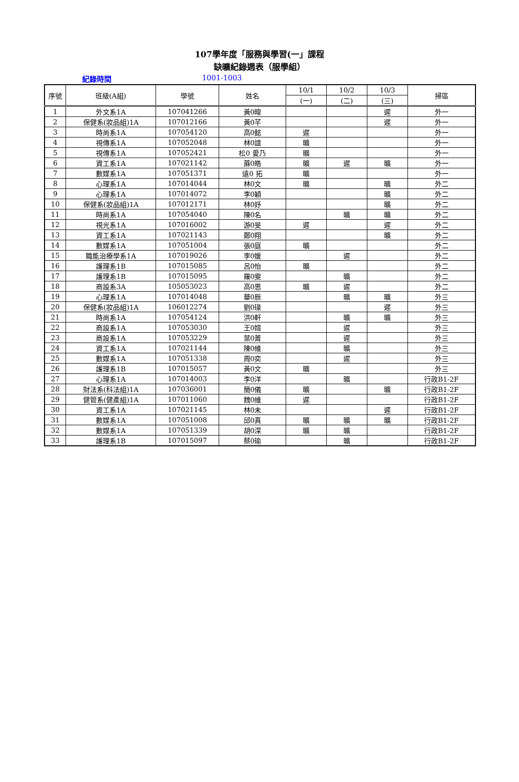107學年度「服務與學習(一」課程
缺曠紀錄週表（服學組）
紀錄時間 1001-1003
| 序號 | 班級(A組) | 學號 | 姓名 | 10/1 | 10/2 | 10/3 | 掃區 |
| --- | --- | --- | --- | --- | --- | --- | --- |
| | | | | (一) | (二) | (三) | |
| 1 | 外文系1A | 107041266 | 黃0暐 | | | 遲 | 外一 |
| 2 | 保健系(妝品組)1A | 107012166 | 黃0芊 | | | 遲 | 外一 |
| 3 | 時尚系1A | 107054120 | 高0懿 | 遲 | | | 外一 |
| 4 | 視傳系1A | 107052048 | 林0誼 | 曠 | | | 外一 |
| 5 | 視傳系1A | 107052421 | 松0 愛乃 | 曠 | | | 外一 |
| 6 | 資工系1A | 107021142 | 蔴0皓 | 曠 | 遲 | 曠 | 外一 |
| 7 | 數媒系1A | 107051371 | 遠0 拓 | 曠 | | | 外一 |
| 8 | 心理系1A | 107014044 | 林0文 | 曠 | | 曠 | 外二 |
| 9 | 心理系1A | 107014072 | 李0穎 | | | 曠 | 外二 |
| 10 | 保健系(妝品組)1A | 107012171 | 林0妤 | | | 曠 | 外二 |
| 11 | 時尚系1A | 107054040 | 陳0名 | | 曠 | 曠 | 外二 |
| 12 | 視光系1A | 107016002 | 游0旻 | 遲 | | 遲 | 外二 |
| 13 | 資工系1A | 107021143 | 鄭0翔 | | | 曠 | 外二 |
| 14 | 數媒系1A | 107051004 | 張0庭 | 曠 | | | 外二 |
| 15 | 職能治療學系1A | 107019026 | 李0媛 | | 遲 | | 外二 |
| 16 | 護理系1B | 107015085 | 呂0怡 | 曠 | | | 外二 |
| 17 | 護理系1B | 107015095 | 羅0雯 | | 曠 | | 外二 |
| 18 | 商設系3A | 105053023 | 高0恩 | 曠 | 遲 | | 外二 |
| 19 | 心理系1A | 107014048 | 華0辰 | | 曠 | 曠 | 外三 |
| 20 | 保健系(妝品組)1A | 106012274 | 劉0瑑 | | | 遲 | 外三 |
| 21 | 時尚系1A | 107054124 | 洪0軒 | | 曠 | 曠 | 外三 |
| 22 | 商設系1A | 107053030 | 王0媗 | | 遲 | | 外三 |
| 23 | 商設系1A | 107053229 | 葉0菁 | | 遲 | | 外三 |
| 24 | 資工系1A | 107021144 | 陳0維 | | 曠 | | 外三 |
| 25 | 數媒系1A | 107051338 | 周0奕 | | 遲 | | 外三 |
| 26 | 護理系1B | 107015057 | 黃0文 | 曠 | | | 外三 |
| 27 | 心理系1A | 107014003 | 李0洋 | | 曠 | | 行政B1-2F |
| 28 | 財法系(科法組)1A | 107036001 | 簡0儀 | 曠 | | 曠 | 行政B1-2F |
| 29 | 健管系(健產組)1A | 107011060 | 魏0維 | 遲 | | | 行政B1-2F |
| 30 | 資工系1A | 107021145 | 林0未 | | | 遲 | 行政B1-2F |
| 31 | 數媒系1A | 107051008 | 邱0真 | 曠 | 曠 | 曠 | 行政B1-2F |
| 32 | 數媒系1A | 107051339 | 胡0深 | 曠 | 曠 | | 行政B1-2F |
| 33 | 護理系1B | 107015097 | 蔡0瑜 | | 曠 | | 行政B1-2F |